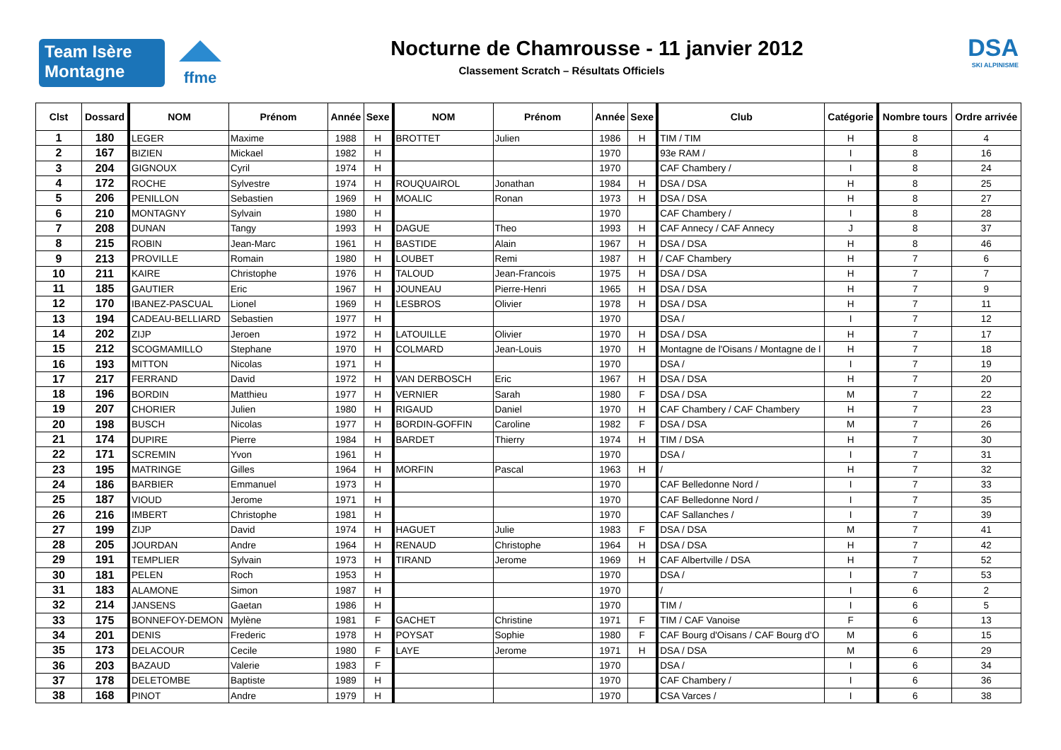Team Isère
Montagne
ffme
Nocturne de Chamrousse - 11 janvier 2012
Classement Scratch – Résultats Officiels
DSA
SKI ALPINISME
| Clst | Dossard | NOM | Prénom | Année | Sexe | NOM | Prénom | Année | Sexe | Club | Catégorie | Nombre tours | Ordre arrivée |
| --- | --- | --- | --- | --- | --- | --- | --- | --- | --- | --- | --- | --- | --- |
| 1 | 180 | LEGER | Maxime | 1988 | H | BROTTET | Julien | 1986 | H | TIM / TIM | H | 8 | 4 |
| 2 | 167 | BIZIEN | Mickael | 1982 | H | | | 1970 | | 93e RAM / | I | 8 | 16 |
| 3 | 204 | GIGNOUX | Cyril | 1974 | H | | | 1970 | | CAF Chambery / | I | 8 | 24 |
| 4 | 172 | ROCHE | Sylvestre | 1974 | H | ROUQUAIROL | Jonathan | 1984 | H | DSA / DSA | H | 8 | 25 |
| 5 | 206 | PENILLON | Sebastien | 1969 | H | MOALIC | Ronan | 1973 | H | DSA / DSA | H | 8 | 27 |
| 6 | 210 | MONTAGNY | Sylvain | 1980 | H | | | 1970 | | CAF Chambery / | I | 8 | 28 |
| 7 | 208 | DUNAN | Tangy | 1993 | H | DAGUE | Theo | 1993 | H | CAF Annecy / CAF Annecy | J | 8 | 37 |
| 8 | 215 | ROBIN | Jean-Marc | 1961 | H | BASTIDE | Alain | 1967 | H | DSA / DSA | H | 8 | 46 |
| 9 | 213 | PROVILLE | Romain | 1980 | H | LOUBET | Remi | 1987 | H | / CAF Chambery | H | 7 | 6 |
| 10 | 211 | KAIRE | Christophe | 1976 | H | TALOUD | Jean-Francois | 1975 | H | DSA / DSA | H | 7 | 7 |
| 11 | 185 | GAUTIER | Eric | 1967 | H | JOUNEAU | Pierre-Henri | 1965 | H | DSA / DSA | H | 7 | 9 |
| 12 | 170 | IBANEZ-PASCUAL | Lionel | 1969 | H | LESBROS | Olivier | 1978 | H | DSA / DSA | H | 7 | 11 |
| 13 | 194 | CADEAU-BELLIARD | Sebastien | 1977 | H | | | 1970 | | DSA / | I | 7 | 12 |
| 14 | 202 | ZIJP | Jeroen | 1972 | H | LATOUILLE | Olivier | 1970 | H | DSA / DSA | H | 7 | 17 |
| 15 | 212 | SCOGMAMILLO | Stephane | 1970 | H | COLMARD | Jean-Louis | 1970 | H | Montagne de l'Oisans / Montagne de l | H | 7 | 18 |
| 16 | 193 | MITTON | Nicolas | 1971 | H | | | 1970 | | DSA / | I | 7 | 19 |
| 17 | 217 | FERRAND | David | 1972 | H | VAN DERBOSCH | Eric | 1967 | H | DSA / DSA | H | 7 | 20 |
| 18 | 196 | BORDIN | Matthieu | 1977 | H | VERNIER | Sarah | 1980 | F | DSA / DSA | M | 7 | 22 |
| 19 | 207 | CHORIER | Julien | 1980 | H | RIGAUD | Daniel | 1970 | H | CAF Chambery / CAF Chambery | H | 7 | 23 |
| 20 | 198 | BUSCH | Nicolas | 1977 | H | BORDIN-GOFFIN | Caroline | 1982 | F | DSA / DSA | M | 7 | 26 |
| 21 | 174 | DUPIRE | Pierre | 1984 | H | BARDET | Thierry | 1974 | H | TIM / DSA | H | 7 | 30 |
| 22 | 171 | SCREMIN | Yvon | 1961 | H | | | 1970 | | DSA / | I | 7 | 31 |
| 23 | 195 | MATRINGE | Gilles | 1964 | H | MORFIN | Pascal | 1963 | H | / | H | 7 | 32 |
| 24 | 186 | BARBIER | Emmanuel | 1973 | H | | | 1970 | | CAF Belledonne Nord / | I | 7 | 33 |
| 25 | 187 | VIOUD | Jerome | 1971 | H | | | 1970 | | CAF Belledonne Nord / | I | 7 | 35 |
| 26 | 216 | IMBERT | Christophe | 1981 | H | | | 1970 | | CAF Sallanches / | I | 7 | 39 |
| 27 | 199 | ZIJP | David | 1974 | H | HAGUET | Julie | 1983 | F | DSA / DSA | M | 7 | 41 |
| 28 | 205 | JOURDAN | Andre | 1964 | H | RENAUD | Christophe | 1964 | H | DSA / DSA | H | 7 | 42 |
| 29 | 191 | TEMPLIER | Sylvain | 1973 | H | TIRAND | Jerome | 1969 | H | CAF Albertville / DSA | H | 7 | 52 |
| 30 | 181 | PELEN | Roch | 1953 | H | | | 1970 | | DSA / | I | 7 | 53 |
| 31 | 183 | ALAMONE | Simon | 1987 | H | | | 1970 | | / | I | 6 | 2 |
| 32 | 214 | JANSENS | Gaetan | 1986 | H | | | 1970 | | TIM / | I | 6 | 5 |
| 33 | 175 | BONNEFOY-DEMON | Mylène | 1981 | F | GACHET | Christine | 1971 | F | TIM / CAF Vanoise | F | 6 | 13 |
| 34 | 201 | DENIS | Frederic | 1978 | H | POYSAT | Sophie | 1980 | F | CAF Bourg d'Oisans / CAF Bourg d'O | M | 6 | 15 |
| 35 | 173 | DELACOUR | Cecile | 1980 | F | LAYE | Jerome | 1971 | H | DSA / DSA | M | 6 | 29 |
| 36 | 203 | BAZAUD | Valerie | 1983 | F | | | 1970 | | DSA / | I | 6 | 34 |
| 37 | 178 | DELETOMBE | Baptiste | 1989 | H | | | 1970 | | CAF Chambery / | I | 6 | 36 |
| 38 | 168 | PINOT | Andre | 1979 | H | | | 1970 | | CSA Varces / | I | 6 | 38 |